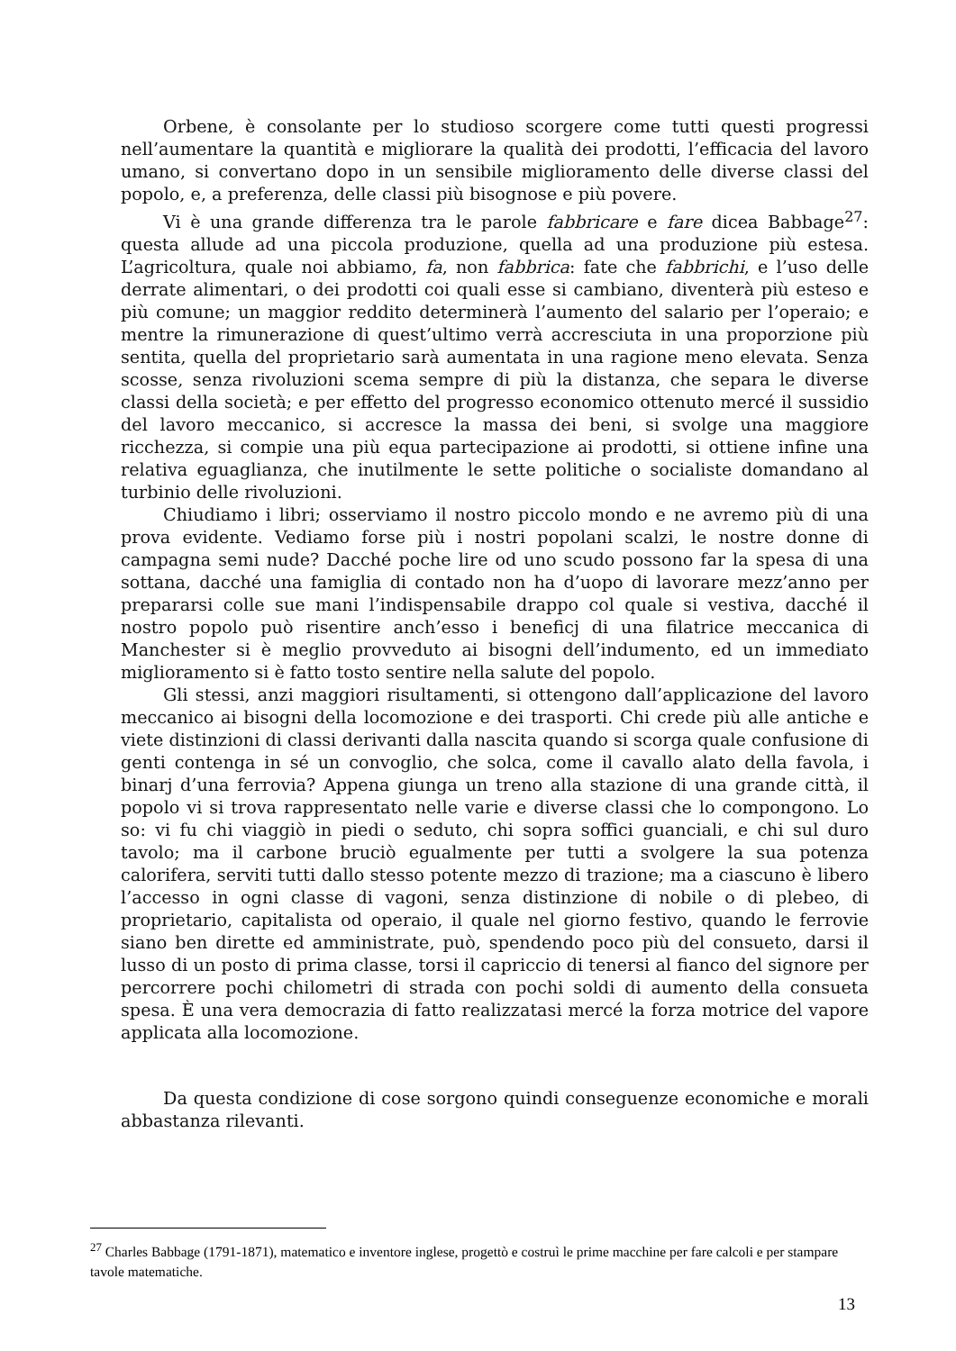Orbene, è consolante per lo studioso scorgere come tutti questi progressi nell’aumentare la quantità e migliorare la qualità dei prodotti, l’efficacia del lavoro umano, si convertano dopo in un sensibile miglioramento delle diverse classi del popolo, e, a preferenza, delle classi più bisognose e più povere.
Vi è una grande differenza tra le parole fabbricare e fare dicea Babbage<sup>27</sup>: questa allude ad una piccola produzione, quella ad una produzione più estesa. L’agricoltura, quale noi abbiamo, fa, non fabbrica: fate che fabbrichi, e l’uso delle derrate alimentari, o dei prodotti coi quali esse si cambiano, diventerà più esteso e più comune; un maggior reddito determinerà l’aumento del salario per l’operaio; e mentre la rimunerazione di quest’ultimo verrà accresciuta in una proporzione più sentita, quella del proprietario sarà aumentata in una ragione meno elevata. Senza scosse, senza rivoluzioni scema sempre di più la distanza, che separa le diverse classi della società; e per effetto del progresso economico ottenuto mercé il sussidio del lavoro meccanico, si accresce la massa dei beni, si svolge una maggiore ricchezza, si compie una più equa partecipazione ai prodotti, si ottiene infine una relativa eguaglianza, che inutilmente le sette politiche o socialiste domandano al turbinio delle rivoluzioni.
Chiudiamo i libri; osserviamo il nostro piccolo mondo e ne avremo più di una prova evidente. Vediamo forse più i nostri popolani scalzi, le nostre donne di campagna semi nude? Dacché poche lire od uno scudo possono far la spesa di una sottana, dacché una famiglia di contado non ha d’uopo di lavorare mezz’anno per prepararsi colle sue mani l’indispensabile drappo col quale si vestiva, dacché il nostro popolo può risentire anch’esso i beneficj di una filatrice meccanica di Manchester si è meglio provveduto ai bisogni dell’indumento, ed un immediato miglioramento si è fatto tosto sentire nella salute del popolo.
Gli stessi, anzi maggiori risultamenti, si ottengono dall’applicazione del lavoro meccanico ai bisogni della locomozione e dei trasporti. Chi crede più alle antiche e viete distinzioni di classi derivanti dalla nascita quando si scorga quale confusione di genti contenga in sé un convoglio, che solca, come il cavallo alato della favola, i binarj d’una ferrovia? Appena giunga un treno alla stazione di una grande città, il popolo vi si trova rappresentato nelle varie e diverse classi che lo compongono. Lo so: vi fu chi viaggiò in piedi o seduto, chi sopra soffici guanciali, e chi sul duro tavolo; ma il carbone bruciò egualmente per tutti a svolgere la sua potenza calorifera, serviti tutti dallo stesso potente mezzo di trazione; ma a ciascuno è libero l’accesso in ogni classe di vagoni, senza distinzione di nobile o di plebeo, di proprietario, capitalista od operaio, il quale nel giorno festivo, quando le ferrovie siano ben dirette ed amministrate, può, spendendo poco più del consueto, darsi il lusso di un posto di prima classe, torsi il capriccio di tenersi al fianco del signore per percorrere pochi chilometri di strada con pochi soldi di aumento della consueta spesa. È una vera democrazia di fatto realizzatasi mercé la forza motrice del vapore applicata alla locomozione.
Da questa condizione di cose sorgono quindi conseguenze economiche e morali abbastanza rilevanti.
<sup>27</sup> Charles Babbage (1791-1871), matematico e inventore inglese, progettò e costruì le prime macchine per fare calcoli e per stampare tavole matematiche.
13